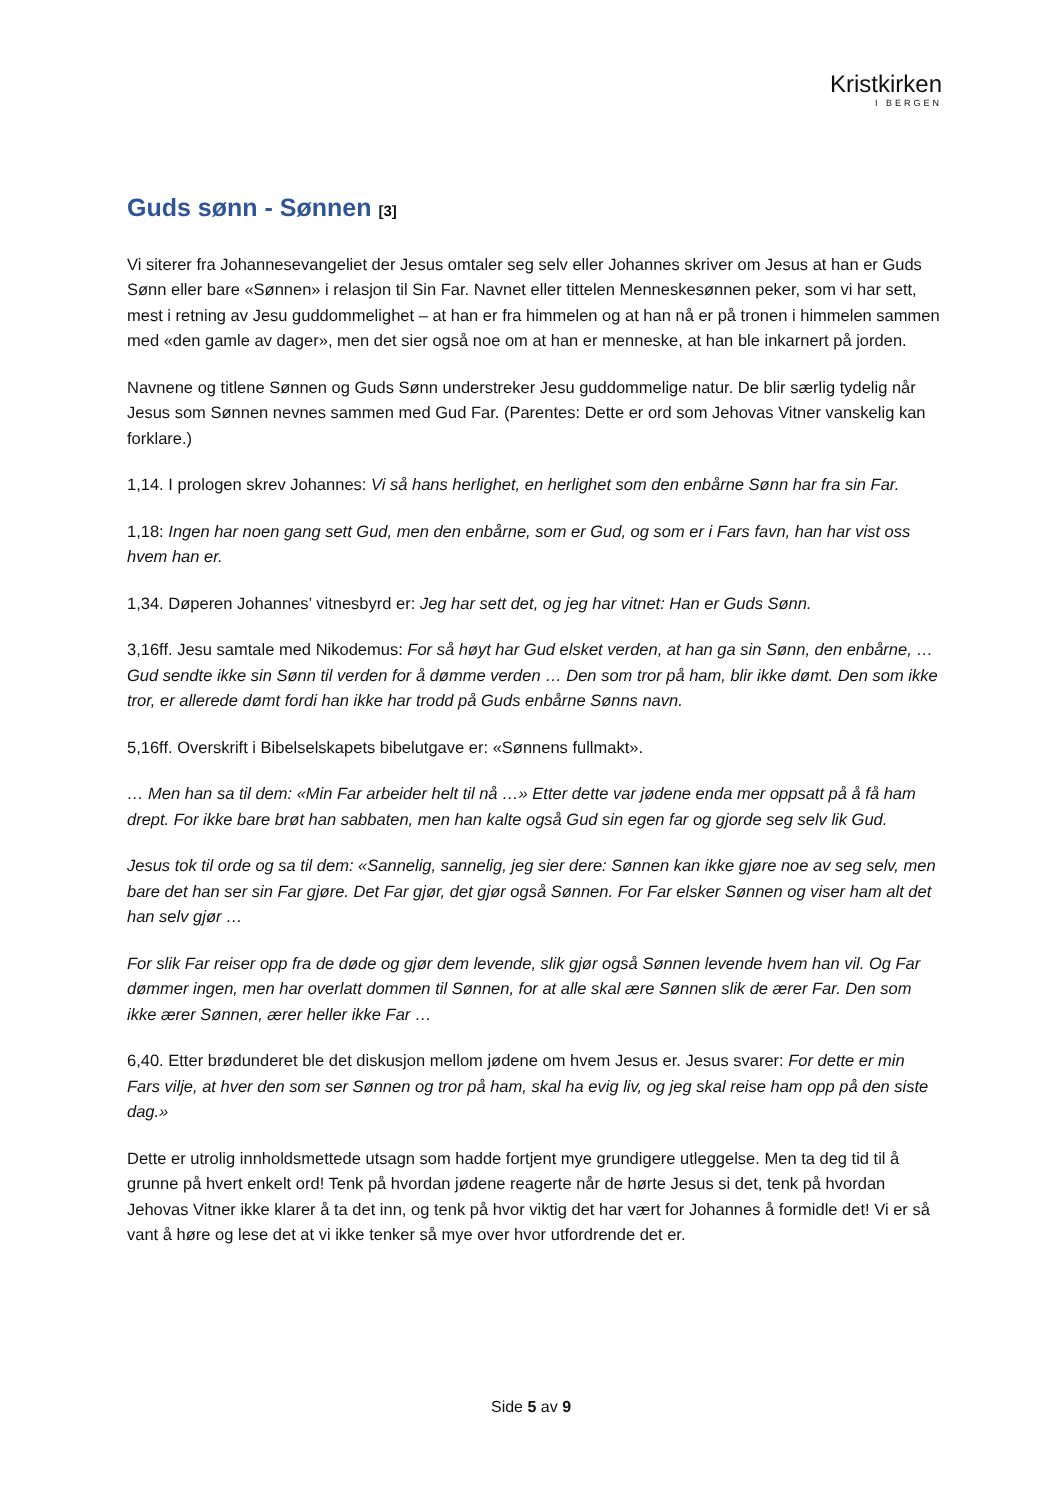Kristkirken
I BERGEN
Guds sønn - Sønnen [3]
Vi siterer fra Johannesevangeliet der Jesus omtaler seg selv eller Johannes skriver om Jesus at han er Guds Sønn eller bare «Sønnen» i relasjon til Sin Far. Navnet eller tittelen Menneskesønnen peker, som vi har sett, mest i retning av Jesu guddommelighet – at han er fra himmelen og at han nå er på tronen i himmelen sammen med «den gamle av dager», men det sier også noe om at han er menneske, at han ble inkarnert på jorden.
Navnene og titlene Sønnen og Guds Sønn understreker Jesu guddommelige natur. De blir særlig tydelig når Jesus som Sønnen nevnes sammen med Gud Far. (Parentes: Dette er ord som Jehovas Vitner vanskelig kan forklare.)
1,14. I prologen skrev Johannes: Vi så hans herlighet, en herlighet som den enbårne Sønn har fra sin Far.
1,18: Ingen har noen gang sett Gud, men den enbårne, som er Gud, og som er i Fars favn, han har vist oss hvem han er.
1,34. Døperen Johannes’ vitnesbyrd er: Jeg har sett det, og jeg har vitnet: Han er Guds Sønn.
3,16ff. Jesu samtale med Nikodemus: For så høyt har Gud elsket verden, at han ga sin Sønn, den enbårne, … Gud sendte ikke sin Sønn til verden for å dømme verden … Den som tror på ham, blir ikke dømt. Den som ikke tror, er allerede dømt fordi han ikke har trodd på Guds enbårne Sønns navn.
5,16ff. Overskrift i Bibelselskapets bibelutgave er: «Sønnens fullmakt».
… Men han sa til dem: «Min Far arbeider helt til nå …» Etter dette var jødene enda mer oppsatt på å få ham drept. For ikke bare brøt han sabbaten, men han kalte også Gud sin egen far og gjorde seg selv lik Gud.
Jesus tok til orde og sa til dem: «Sannelig, sannelig, jeg sier dere: Sønnen kan ikke gjøre noe av seg selv, men bare det han ser sin Far gjøre. Det Far gjør, det gjør også Sønnen. For Far elsker Sønnen og viser ham alt det han selv gjør …
For slik Far reiser opp fra de døde og gjør dem levende, slik gjør også Sønnen levende hvem han vil. Og Far dømmer ingen, men har overlatt dommen til Sønnen, for at alle skal ære Sønnen slik de ærer Far. Den som ikke ærer Sønnen, ærer heller ikke Far …
6,40. Etter brødunderet ble det diskusjon mellom jødene om hvem Jesus er. Jesus svarer: For dette er min Fars vilje, at hver den som ser Sønnen og tror på ham, skal ha evig liv, og jeg skal reise ham opp på den siste dag.»
Dette er utrolig innholdsmettede utsagn som hadde fortjent mye grundigere utleggelse. Men ta deg tid til å grunne på hvert enkelt ord! Tenk på hvordan jødene reagerte når de hørte Jesus si det, tenk på hvordan Jehovas Vitner ikke klarer å ta det inn, og tenk på hvor viktig det har vært for Johannes å formidle det! Vi er så vant å høre og lese det at vi ikke tenker så mye over hvor utfordrende det er.
Side 5 av 9